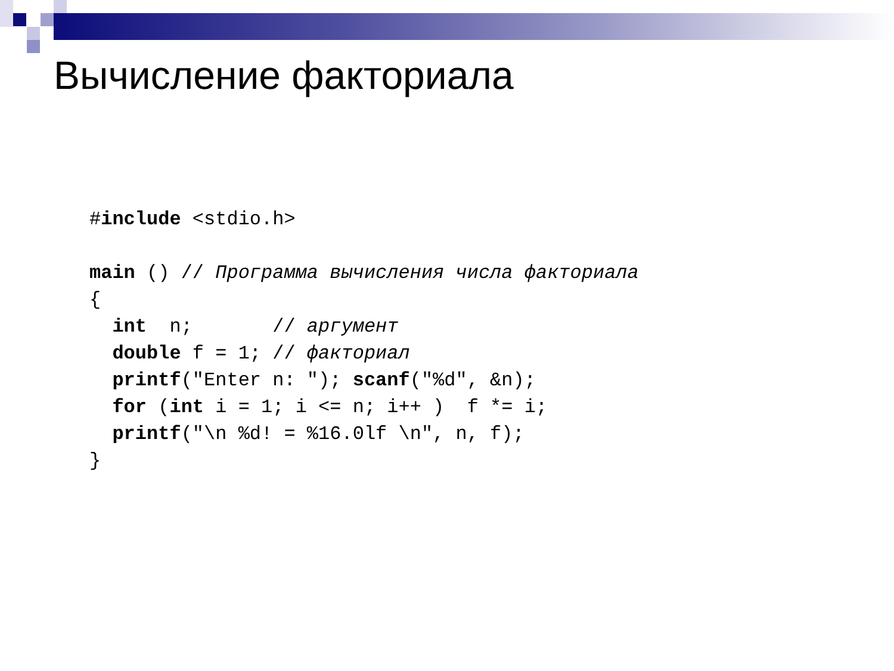Вычисление факториала
#include <stdio.h>

main () // Программа вычисления числа факториала
{
  int  n;       // аргумент
  double f = 1; // факториал
  printf("Enter n: "); scanf("%d", &n);
  for (int i = 1; i <= n; i++ )  f *= i;
  printf("\n %d! = %16.0lf \n", n, f);
}